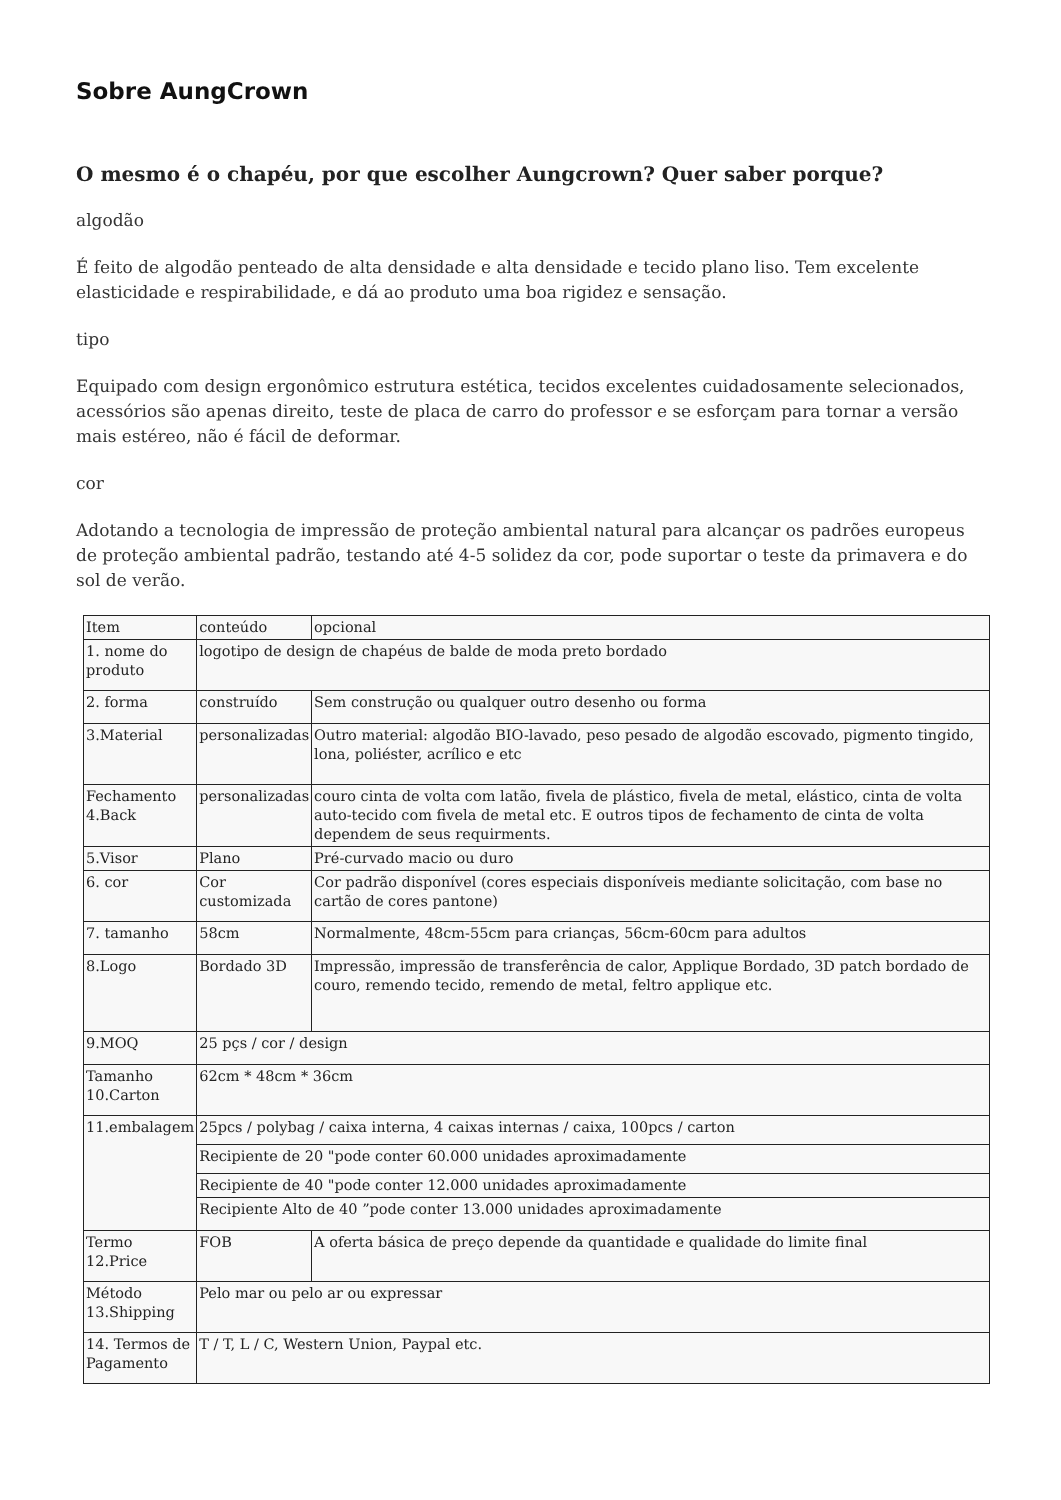Sobre AungCrown
O mesmo é o chapéu, por que escolher Aungcrown? Quer saber porque?
algodão
É feito de algodão penteado de alta densidade e alta densidade e tecido plano liso. Tem excelente elasticidade e respirabilidade, e dá ao produto uma boa rigidez e sensação.
tipo
Equipado com design ergonômico estrutura estética, tecidos excelentes cuidadosamente selecionados, acessórios são apenas direito, teste de placa de carro do professor e se esforçam para tornar a versão mais estéreo, não é fácil de deformar.
cor
Adotando a tecnologia de impressão de proteção ambiental natural para alcançar os padrões europeus de proteção ambiental padrão, testando até 4-5 solidez da cor, pode suportar o teste da primavera e do sol de verão.
| Item | conteúdo | opcional |
| 1. nome do produto | logotipo de design de chapéus de balde de moda preto bordado | |
| 2. forma | construído | Sem construção ou qualquer outro desenho ou forma |
| 3.Material | personalizadas | Outro material: algodão BIO-lavado, peso pesado de algodão escovado, pigmento tingido, lona, poliéster, acrílico e etc |
| Fechamento 4.Back | personalizadas | couro cinta de volta com latão, fivela de plástico, fivela de metal, elástico, cinta de volta auto-tecido com fivela de metal etc. E outros tipos de fechamento de cinta de volta dependem de seus requirments. |
| 5.Visor | Plano | Pré-curvado macio ou duro |
| 6. cor | Cor customizada | Cor padrão disponível (cores especiais disponíveis mediante solicitação, com base no cartão de cores pantone) |
| 7. tamanho | 58cm | Normalmente, 48cm-55cm para crianças, 56cm-60cm para adultos |
| 8.Logo | Bordado 3D | Impressão, impressão de transferência de calor, Applique Bordado, 3D patch bordado de couro, remendo tecido, remendo de metal, feltro applique etc. |
| 9.MOQ | 25 pçs / cor / design | |
| Tamanho 10.Carton | 62cm * 48cm * 36cm | |
| 11.embalagem | 25pcs / polybag / caixa interna, 4 caixas internas / caixa, 100pcs / carton | |
| | Recipiente de 20 "pode conter 60.000 unidades aproximadamente | |
| | Recipiente de 40 "pode conter 12.000 unidades aproximadamente | |
| | Recipiente Alto de 40 ”pode conter 13.000 unidades aproximadamente | |
| Termo 12.Price | FOB | A oferta básica de preço depende da quantidade e qualidade do limite final |
| Método 13.Shipping | Pelo mar ou pelo ar ou expressar | |
| 14. Termos de Pagamento | T / T, L / C, Western Union, Paypal etc. | |